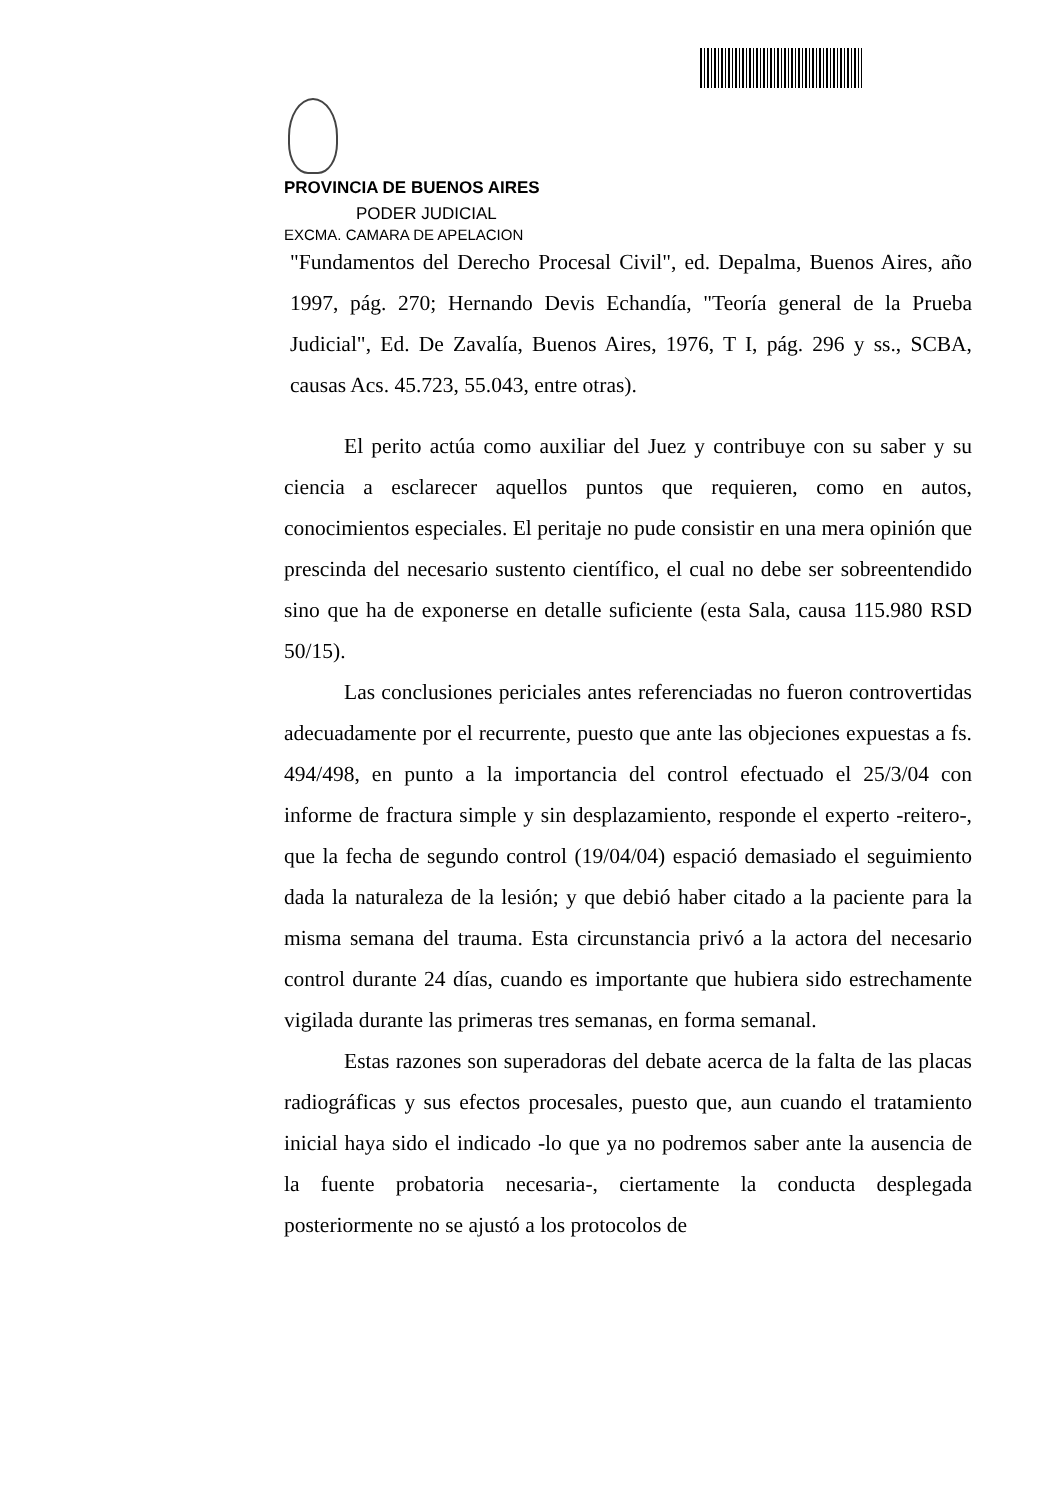PROVINCIA DE BUENOS AIRES
PODER JUDICIAL
EXCMA. CAMARA DE APELACION
"Fundamentos del Derecho Procesal Civil", ed. Depalma, Buenos Aires, año 1997, pág. 270; Hernando Devis Echandía, "Teoría general de la Prueba Judicial", Ed. De Zavalía, Buenos Aires, 1976, T I, pág. 296 y ss., SCBA, causas Acs. 45.723, 55.043, entre otras).
El perito actúa como auxiliar del Juez y contribuye con su saber y su ciencia a esclarecer aquellos puntos que requieren, como en autos, conocimientos especiales. El peritaje no pude consistir en una mera opinión que prescinda del necesario sustento científico, el cual no debe ser sobreentendido sino que ha de exponerse en detalle suficiente (esta Sala, causa 115.980 RSD 50/15).
Las conclusiones periciales antes referenciadas no fueron controvertidas adecuadamente por el recurrente, puesto que ante las objeciones expuestas a fs. 494/498, en punto a la importancia del control efectuado el 25/3/04 con informe de fractura simple y sin desplazamiento, responde el experto -reitero-, que la fecha de segundo control (19/04/04) espació demasiado el seguimiento dada la naturaleza de la lesión; y que debió haber citado a la paciente para la misma semana del trauma. Esta circunstancia privó a la actora del necesario control durante 24 días, cuando es importante que hubiera sido estrechamente vigilada durante las primeras tres semanas, en forma semanal.
Estas razones son superadoras del debate acerca de la falta de las placas radiográficas y sus efectos procesales, puesto que, aun cuando el tratamiento inicial haya sido el indicado -lo que ya no podremos saber ante la ausencia de la fuente probatoria necesaria-, ciertamente la conducta desplegada posteriormente no se ajustó a los protocolos de